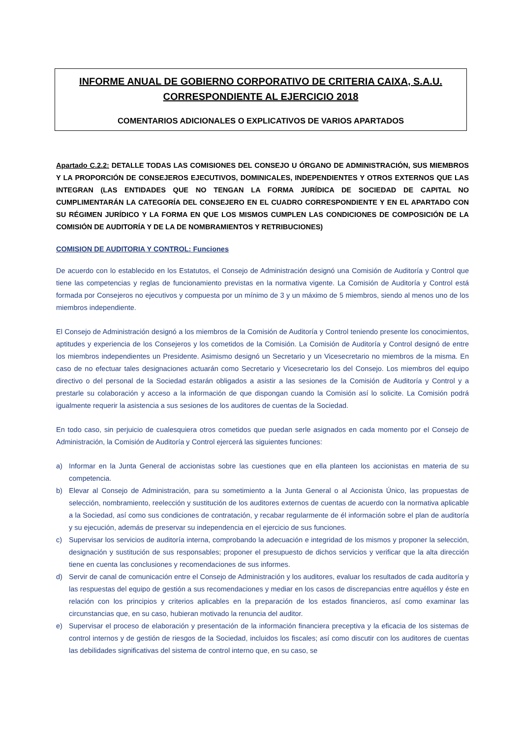INFORME ANUAL DE GOBIERNO CORPORATIVO DE CRITERIA CAIXA, S.A.U. CORRESPONDIENTE AL EJERCICIO 2018
COMENTARIOS ADICIONALES O EXPLICATIVOS DE VARIOS APARTADOS
Apartado C.2.2: DETALLE TODAS LAS COMISIONES DEL CONSEJO U ÓRGANO DE ADMINISTRACIÓN, SUS MIEMBROS Y LA PROPORCIÓN DE CONSEJEROS EJECUTIVOS, DOMINICALES, INDEPENDIENTES Y OTROS EXTERNOS QUE LAS INTEGRAN (LAS ENTIDADES QUE NO TENGAN LA FORMA JURÍDICA DE SOCIEDAD DE CAPITAL NO CUMPLIMENTARÁN LA CATEGORÍA DEL CONSEJERO EN EL CUADRO CORRESPONDIENTE Y EN EL APARTADO CON SU RÉGIMEN JURÍDICO Y LA FORMA EN QUE LOS MISMOS CUMPLEN LAS CONDICIONES DE COMPOSICIÓN DE LA COMISIÓN DE AUDITORÍA Y DE LA DE NOMBRAMIENTOS Y RETRIBUCIONES)
COMISION DE AUDITORIA Y CONTROL: Funciones
De acuerdo con lo establecido en los Estatutos, el Consejo de Administración designó una Comisión de Auditoría y Control que tiene las competencias y reglas de funcionamiento previstas en la normativa vigente. La Comisión de Auditoría y Control está formada por Consejeros no ejecutivos y compuesta por un mínimo de 3 y un máximo de 5 miembros, siendo al menos uno de los miembros independiente.
El Consejo de Administración designó a los miembros de la Comisión de Auditoría y Control teniendo presente los conocimientos, aptitudes y experiencia de los Consejeros y los cometidos de la Comisión. La Comisión de Auditoría y Control designó de entre los miembros independientes un Presidente. Asimismo designó un Secretario y un Vicesecretario no miembros de la misma. En caso de no efectuar tales designaciones actuarán como Secretario y Vicesecretario los del Consejo. Los miembros del equipo directivo o del personal de la Sociedad estarán obligados a asistir a las sesiones de la Comisión de Auditoría y Control y a prestarle su colaboración y acceso a la información de que dispongan cuando la Comisión así lo solicite. La Comisión podrá igualmente requerir la asistencia a sus sesiones de los auditores de cuentas de la Sociedad.
En todo caso, sin perjuicio de cualesquiera otros cometidos que puedan serle asignados en cada momento por el Consejo de Administración, la Comisión de Auditoría y Control ejercerá las siguientes funciones:
a) Informar en la Junta General de accionistas sobre las cuestiones que en ella planteen los accionistas en materia de su competencia.
b) Elevar al Consejo de Administración, para su sometimiento a la Junta General o al Accionista Único, las propuestas de selección, nombramiento, reelección y sustitución de los auditores externos de cuentas de acuerdo con la normativa aplicable a la Sociedad, así como sus condiciones de contratación, y recabar regularmente de él información sobre el plan de auditoría y su ejecución, además de preservar su independencia en el ejercicio de sus funciones.
c) Supervisar los servicios de auditoría interna, comprobando la adecuación e integridad de los mismos y proponer la selección, designación y sustitución de sus responsables; proponer el presupuesto de dichos servicios y verificar que la alta dirección tiene en cuenta las conclusiones y recomendaciones de sus informes.
d) Servir de canal de comunicación entre el Consejo de Administración y los auditores, evaluar los resultados de cada auditoría y las respuestas del equipo de gestión a sus recomendaciones y mediar en los casos de discrepancias entre aquéllos y éste en relación con los principios y criterios aplicables en la preparación de los estados financieros, así como examinar las circunstancias que, en su caso, hubieran motivado la renuncia del auditor.
e) Supervisar el proceso de elaboración y presentación de la información financiera preceptiva y la eficacia de los sistemas de control internos y de gestión de riesgos de la Sociedad, incluidos los fiscales; así como discutir con los auditores de cuentas las debilidades significativas del sistema de control interno que, en su caso, se